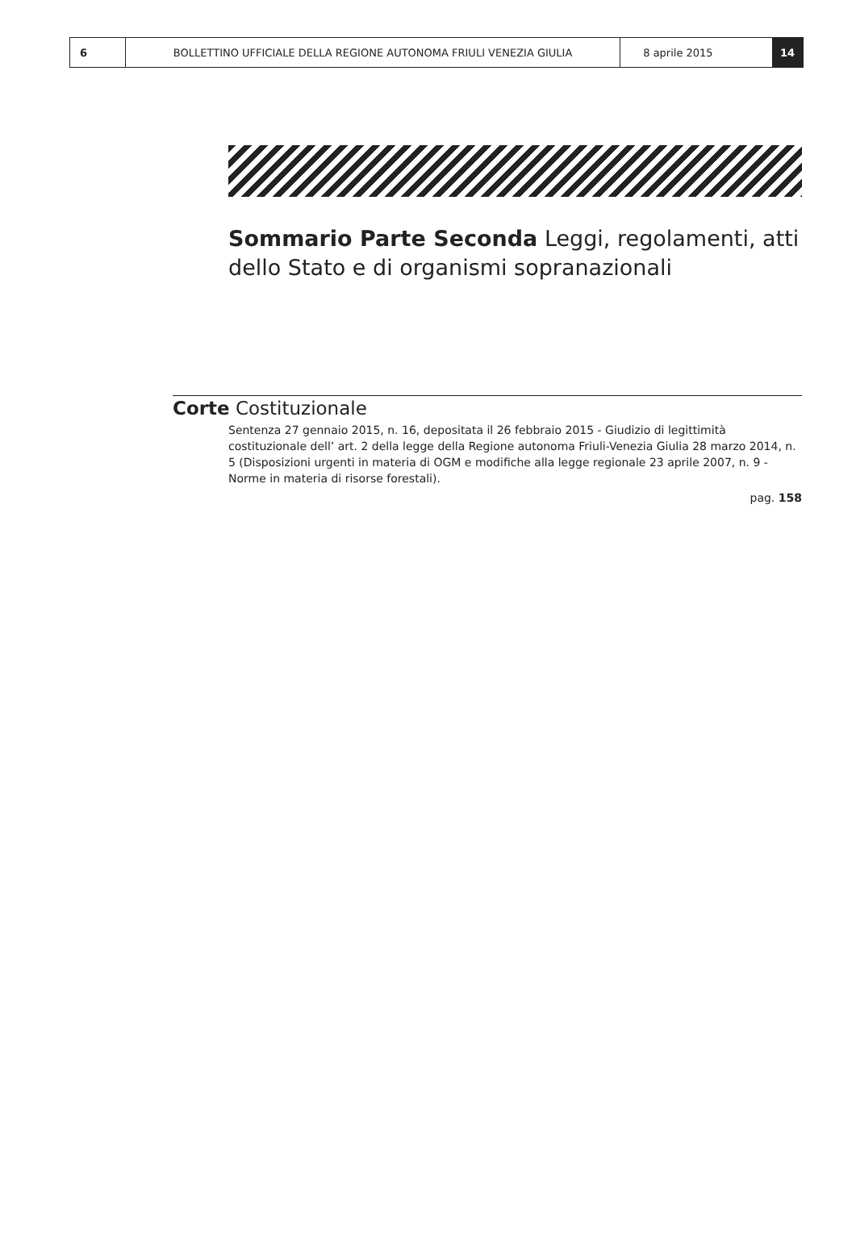6 BOLLETTINO UFFICIALE DELLA REGIONE AUTONOMA FRIULI VENEZIA GIULIA 8 aprile 2015 14
Sommario Parte Seconda Leggi, regolamenti, atti dello Stato e di organismi sopranazionali
Corte Costituzionale
Sentenza 27 gennaio 2015, n. 16, depositata il 26 febbraio 2015 - Giudizio di legittimità costituzionale dell’ art. 2 della legge della Regione autonoma Friuli-Venezia Giulia 28 marzo 2014, n. 5 (Disposizioni urgenti in materia di OGM e modifiche alla legge regionale 23 aprile 2007, n. 9 - Norme in materia di risorse forestali).
pag. 158